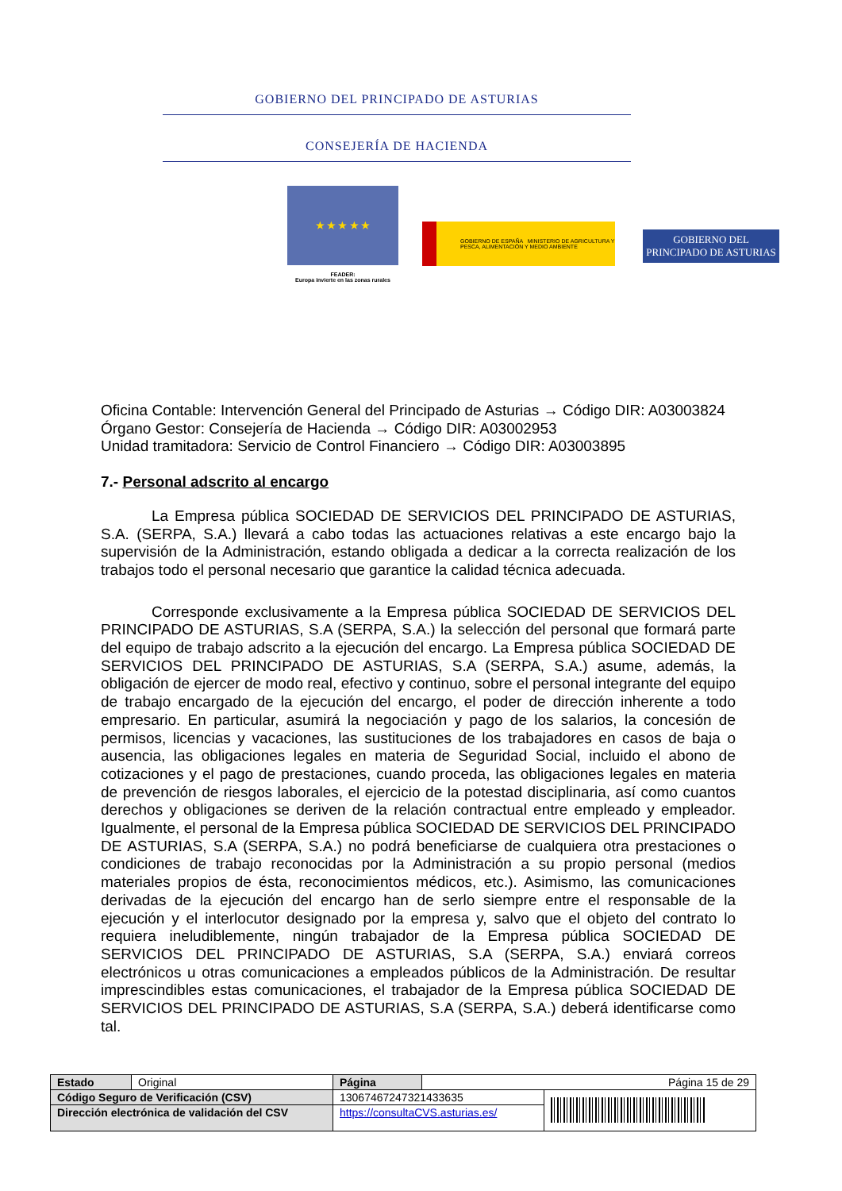GOBIERNO DEL PRINCIPADO DE ASTURIAS
CONSEJERÍA DE HACIENDA
★ ★ ★ ★ ★
FEADER:
Europa invierte en las zonas rurales
GOBIERNO DE ESPAÑA MINISTERIO DE AGRICULTURA Y PESCA, ALIMENTACIÓN Y MEDIO AMBIENTE
GOBIERNO DEL
PRINCIPADO DE ASTURIAS
Oficina Contable: Intervención General del Principado de Asturias → Código DIR: A03003824
Órgano Gestor: Consejería de Hacienda → Código DIR: A03002953
Unidad tramitadora: Servicio de Control Financiero → Código DIR: A03003895
7.- Personal adscrito al encargo
La Empresa pública SOCIEDAD DE SERVICIOS DEL PRINCIPADO DE ASTURIAS, S.A. (SERPA, S.A.) llevará a cabo todas las actuaciones relativas a este encargo bajo la supervisión de la Administración, estando obligada a dedicar a la correcta realización de los trabajos todo el personal necesario que garantice la calidad técnica adecuada.
Corresponde exclusivamente a la Empresa pública SOCIEDAD DE SERVICIOS DEL PRINCIPADO DE ASTURIAS, S.A (SERPA, S.A.) la selección del personal que formará parte del equipo de trabajo adscrito a la ejecución del encargo. La Empresa pública SOCIEDAD DE SERVICIOS DEL PRINCIPADO DE ASTURIAS, S.A (SERPA, S.A.) asume, además, la obligación de ejercer de modo real, efectivo y continuo, sobre el personal integrante del equipo de trabajo encargado de la ejecución del encargo, el poder de dirección inherente a todo empresario. En particular, asumirá la negociación y pago de los salarios, la concesión de permisos, licencias y vacaciones, las sustituciones de los trabajadores en casos de baja o ausencia, las obligaciones legales en materia de Seguridad Social, incluido el abono de cotizaciones y el pago de prestaciones, cuando proceda, las obligaciones legales en materia de prevención de riesgos laborales, el ejercicio de la potestad disciplinaria, así como cuantos derechos y obligaciones se deriven de la relación contractual entre empleado y empleador. Igualmente, el personal de la Empresa pública SOCIEDAD DE SERVICIOS DEL PRINCIPADO DE ASTURIAS, S.A (SERPA, S.A.) no podrá beneficiarse de cualquiera otra prestaciones o condiciones de trabajo reconocidas por la Administración a su propio personal (medios materiales propios de ésta, reconocimientos médicos, etc.). Asimismo, las comunicaciones derivadas de la ejecución del encargo han de serlo siempre entre el responsable de la ejecución y el interlocutor designado por la empresa y, salvo que el objeto del contrato lo requiera ineludiblemente, ningún trabajador de la Empresa pública SOCIEDAD DE SERVICIOS DEL PRINCIPADO DE ASTURIAS, S.A (SERPA, S.A.) enviará correos electrónicos u otras comunicaciones a empleados públicos de la Administración. De resultar imprescindibles estas comunicaciones, el trabajador de la Empresa pública SOCIEDAD DE SERVICIOS DEL PRINCIPADO DE ASTURIAS, S.A (SERPA, S.A.) deberá identificarse como tal.
| Estado | Original | Página | Página 15 de 29 | |
| Código Seguro de Verificación (CSV) | | 13067467247321433635 | | |
| Dirección electrónica de validación del CSV | | https://consultaCVS.asturias.es/ | | |